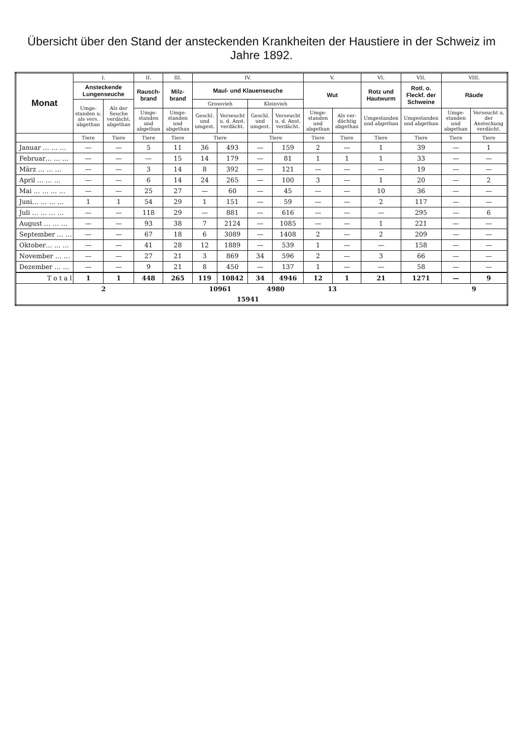Übersicht über den Stand der ansteckenden Krankheiten der Haustiere in der Schweiz im Jahre 1892.
| Monat | I. | | II. | III. | IV. | | | | V. | | VI. | VII. | VIII. | |
| --- | --- | --- | --- | --- | --- | --- | --- | --- | --- | --- | --- | --- | --- | --- |
| | Ansteckende Lungenseuche | | Rausch-brand | Milz-brand | Maul- und Klauenseuche | | | | Wut | | Rotz und Hautwurm | Rotl. o. Fleckf. der Schweine | Räude | |
| | Umge-standen u. als vers. abgethan | Als der Seuche verdächt. abgethan | | | Grossvieh | | Kleinvieh | | | | | | | |
| | | | Umge-standen und abgethan | Umge-standen und abgethan | Geschl. und umgest. | Verseucht u. d. Anst. verdächt. | Geschl. und umgest. | Verseucht u. d. Anst. verdächt. | Umge-standen und abgethan | Als ver-dächtig abgethan | Umgestanden und abgethan | Umgestanden und abgethan | Umge-standen und abgethan | Verseucht u. der Ansteckung verdächt. |
| | Tiere | Tiere | Tiere | Tiere | Tiere | | Tiere | | Tiere | Tiere | Tiere | Tiere | Tiere | Tiere |
| Januar … … … | — | — | 5 | 11 | 36 | 493 | — | 159 | 2 | — | 1 | 39 | — | 1 |
| Februar… … … | — | — | — | 15 | 14 | 179 | — | 81 | 1 | 1 | 1 | 33 | — | — |
| März … … … | — | — | 3 | 14 | 8 | 392 | — | 121 | — | — | — | 19 | — | — |
| April … … … | — | — | 6 | 14 | 24 | 265 | — | 100 | 3 | — | 1 | 20 | — | 2 |
| Mai … … … … | — | — | 25 | 27 | — | 60 | — | 45 | — | — | 10 | 36 | — | — |
| Juni… … … … | 1 | 1 | 54 | 29 | 1 | 151 | — | 59 | — | — | 2 | 117 | — | — |
| Juli … … … … | — | — | 118 | 29 | — | 881 | — | 616 | — | — | — | 295 | — | 6 |
| August … … … | — | — | 93 | 38 | 7 | 2124 | — | 1085 | — | — | 1 | 221 | — | — |
| September … … | — | — | 67 | 18 | 6 | 3089 | — | 1408 | 2 | — | 2 | 209 | — | — |
| Oktober… … … | — | — | 41 | 28 | 12 | 1889 | — | 539 | 1 | — | — | 158 | — | — |
| November … … | — | — | 27 | 21 | 3 | 869 | 34 | 596 | 2 | — | 3 | 66 | — | — |
| Dezember … … | — | — | 9 | 21 | 8 | 450 | — | 137 | 1 | — | — | 58 | — | — |
| T o t a l | 1 | 1 | 448 | 265 | 119 | 10842 | 34 | 4946 | 12 | 1 | 21 | 1271 | — | 9 |
| | 2 | | | | 10961 | | 4980 | | 13 | | | | 9 | |
| | | | | | 15941 | | | | | | | | | |